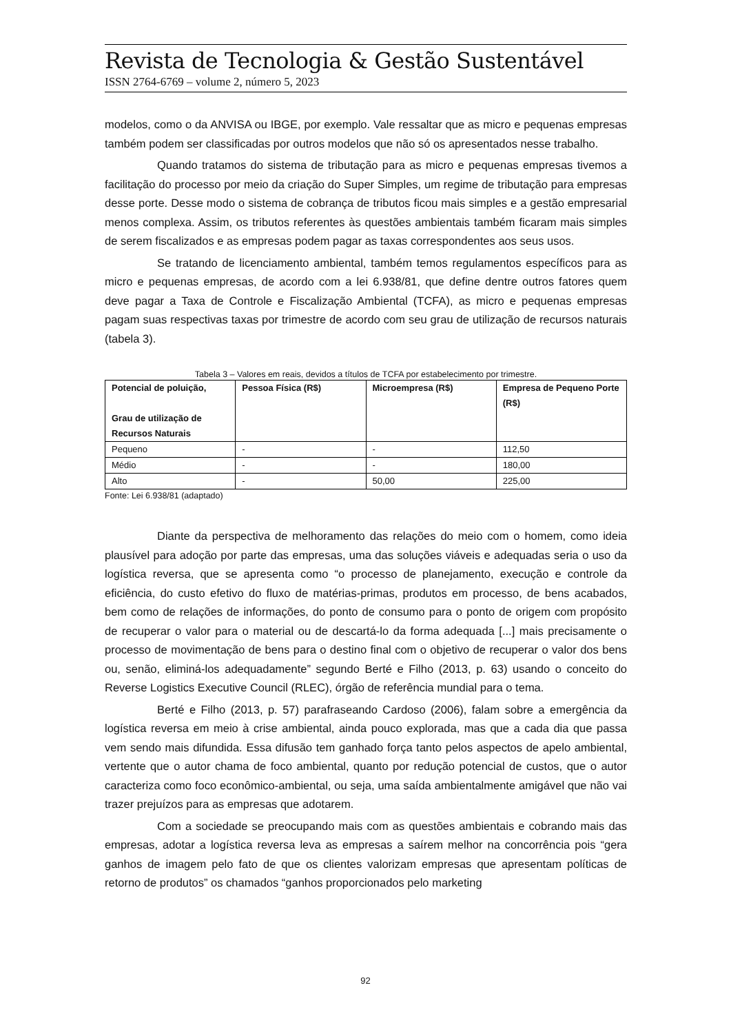Revista de Tecnologia & Gestão Sustentável
ISSN 2764-6769 – volume 2, número 5, 2023
modelos, como o da ANVISA ou IBGE, por exemplo. Vale ressaltar que as micro e pequenas empresas também podem ser classificadas por outros modelos que não só os apresentados nesse trabalho.
Quando tratamos do sistema de tributação para as micro e pequenas empresas tivemos a facilitação do processo por meio da criação do Super Simples, um regime de tributação para empresas desse porte. Desse modo o sistema de cobrança de tributos ficou mais simples e a gestão empresarial menos complexa. Assim, os tributos referentes às questões ambientais também ficaram mais simples de serem fiscalizados e as empresas podem pagar as taxas correspondentes aos seus usos.
Se tratando de licenciamento ambiental, também temos regulamentos específicos para as micro e pequenas empresas, de acordo com a lei 6.938/81, que define dentre outros fatores quem deve pagar a Taxa de Controle e Fiscalização Ambiental (TCFA), as micro e pequenas empresas pagam suas respectivas taxas por trimestre de acordo com seu grau de utilização de recursos naturais (tabela 3).
Tabela 3 – Valores em reais, devidos a títulos de TCFA por estabelecimento por trimestre.
| Potencial de poluição, Grau de utilização de Recursos Naturais | Pessoa Física (R$) | Microempresa (R$) | Empresa de Pequeno Porte (R$) |
| --- | --- | --- | --- |
| Pequeno | - | - | 112,50 |
| Médio | - | - | 180,00 |
| Alto | - | 50,00 | 225,00 |
Fonte: Lei 6.938/81 (adaptado)
Diante da perspectiva de melhoramento das relações do meio com o homem, como ideia plausível para adoção por parte das empresas, uma das soluções viáveis e adequadas seria o uso da logística reversa, que se apresenta como “o processo de planejamento, execução e controle da eficiência, do custo efetivo do fluxo de matérias-primas, produtos em processo, de bens acabados, bem como de relações de informações, do ponto de consumo para o ponto de origem com propósito de recuperar o valor para o material ou de descartá-lo da forma adequada [...] mais precisamente o processo de movimentação de bens para o destino final com o objetivo de recuperar o valor dos bens ou, senão, eliminá-los adequadamente” segundo Berté e Filho (2013, p. 63) usando o conceito do Reverse Logistics Executive Council (RLEC), órgão de referência mundial para o tema.
Berté e Filho (2013, p. 57) parafraseando Cardoso (2006), falam sobre a emergência da logística reversa em meio à crise ambiental, ainda pouco explorada, mas que a cada dia que passa vem sendo mais difundida. Essa difusão tem ganhado força tanto pelos aspectos de apelo ambiental, vertente que o autor chama de foco ambiental, quanto por redução potencial de custos, que o autor caracteriza como foco econômico-ambiental, ou seja, uma saída ambientalmente amigável que não vai trazer prejuízos para as empresas que adotarem.
Com a sociedade se preocupando mais com as questões ambientais e cobrando mais das empresas, adotar a logística reversa leva as empresas a saírem melhor na concorrência pois “gera ganhos de imagem pelo fato de que os clientes valorizam empresas que apresentam políticas de retorno de produtos” os chamados “ganhos proporcionados pelo marketing
92